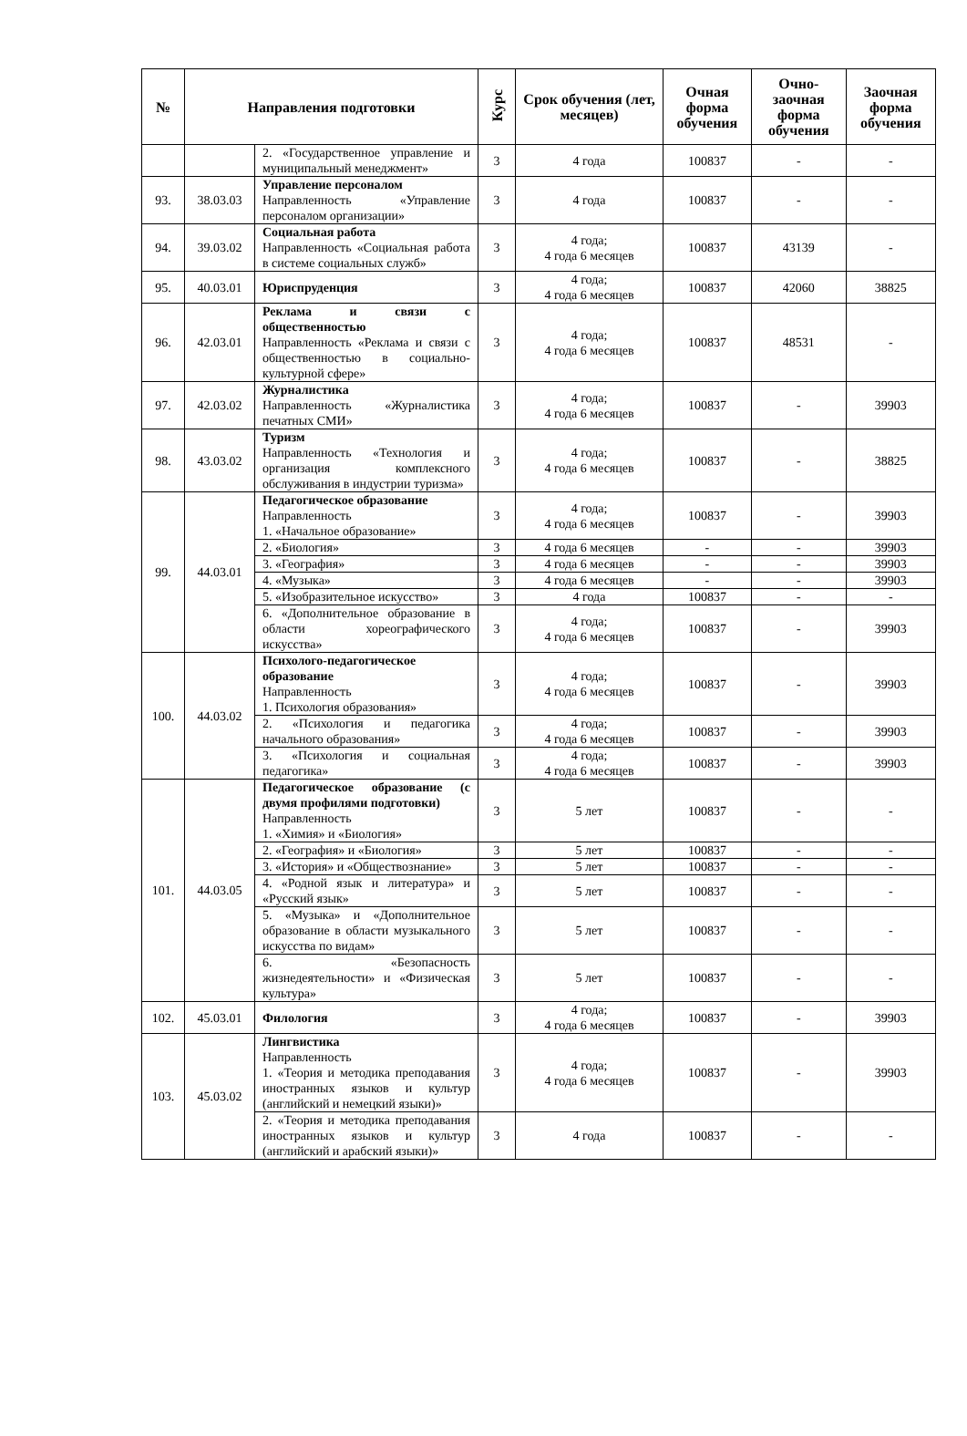| № | Направления подготовки | | Курс | Срок обучения (лет, месяцев) | Очная форма обучения | Очно-заочная форма обучения | Заочная форма обучения |
| --- | --- | --- | --- | --- | --- | --- | --- |
| | | 2. «Государственное управление и муниципальный менеджмент» | 3 | 4 года | 100837 | - | - |
| 93. | 38.03.03 | Управление персоналом Направленность «Управление персоналом организации» | 3 | 4 года | 100837 | - | - |
| 94. | 39.03.02 | Социальная работа Направленность «Социальная работа в системе социальных служб» | 3 | 4 года; 4 года 6 месяцев | 100837 | 43139 | - |
| 95. | 40.03.01 | Юриспруденция | 3 | 4 года; 4 года 6 месяцев | 100837 | 42060 | 38825 |
| 96. | 42.03.01 | Реклама и связи с общественностью Направленность «Реклама и связи с общественностью в социально-культурной сфере» | 3 | 4 года; 4 года 6 месяцев | 100837 | 48531 | - |
| 97. | 42.03.02 | Журналистика Направленность «Журналистика печатных СМИ» | 3 | 4 года; 4 года 6 месяцев | 100837 | - | 39903 |
| 98. | 43.03.02 | Туризм Направленность «Технология и организация комплексного обслуживания в индустрии туризма» | 3 | 4 года; 4 года 6 месяцев | 100837 | - | 38825 |
| 99. | 44.03.01 | Педагогическое образование Направленность 1. «Начальное образование» | 3 | 4 года; 4 года 6 месяцев | 100837 | - | 39903 |
| | | 2. «Биология» | 3 | 4 года 6 месяцев | - | - | 39903 |
| | | 3. «География» | 3 | 4 года 6 месяцев | - | - | 39903 |
| | | 4. «Музыка» | 3 | 4 года 6 месяцев | - | - | 39903 |
| | | 5. «Изобразительное искусство» | 3 | 4 года | 100837 | - | - |
| | | 6. «Дополнительное образование в области хореографического искусства» | 3 | 4 года; 4 года 6 месяцев | 100837 | - | 39903 |
| 100. | 44.03.02 | Психолого-педагогическое образование Направленность 1. Психология образования» | 3 | 4 года; 4 года 6 месяцев | 100837 | - | 39903 |
| | | 2. «Психология и педагогика начального образования» | 3 | 4 года; 4 года 6 месяцев | 100837 | - | 39903 |
| | | 3. «Психология и социальная педагогика» | 3 | 4 года; 4 года 6 месяцев | 100837 | - | 39903 |
| 101. | 44.03.05 | Педагогическое образование (с двумя профилями подготовки) Направленность 1. «Химия» и «Биология» | 3 | 5 лет | 100837 | - | - |
| | | 2. «География» и «Биология» | 3 | 5 лет | 100837 | - | - |
| | | 3. «История» и «Обществознание» | 3 | 5 лет | 100837 | - | - |
| | | 4. «Родной язык и литература» и «Русский язык» | 3 | 5 лет | 100837 | - | - |
| | | 5. «Музыка» и «Дополнительное образование в области музыкального искусства по видам» | 3 | 5 лет | 100837 | - | - |
| | | 6. «Безопасность жизнедеятельности» и «Физическая культура» | 3 | 5 лет | 100837 | - | - |
| 102. | 45.03.01 | Филология | 3 | 4 года; 4 года 6 месяцев | 100837 | - | 39903 |
| 103. | 45.03.02 | Лингвистика Направленность 1. «Теория и методика преподавания иностранных языков и культур (английский и немецкий языки)» | 3 | 4 года; 4 года 6 месяцев | 100837 | - | 39903 |
| | | 2. «Теория и методика преподавания иностранных языков и культур (английский и арабский языки)» | 3 | 4 года | 100837 | - | - |